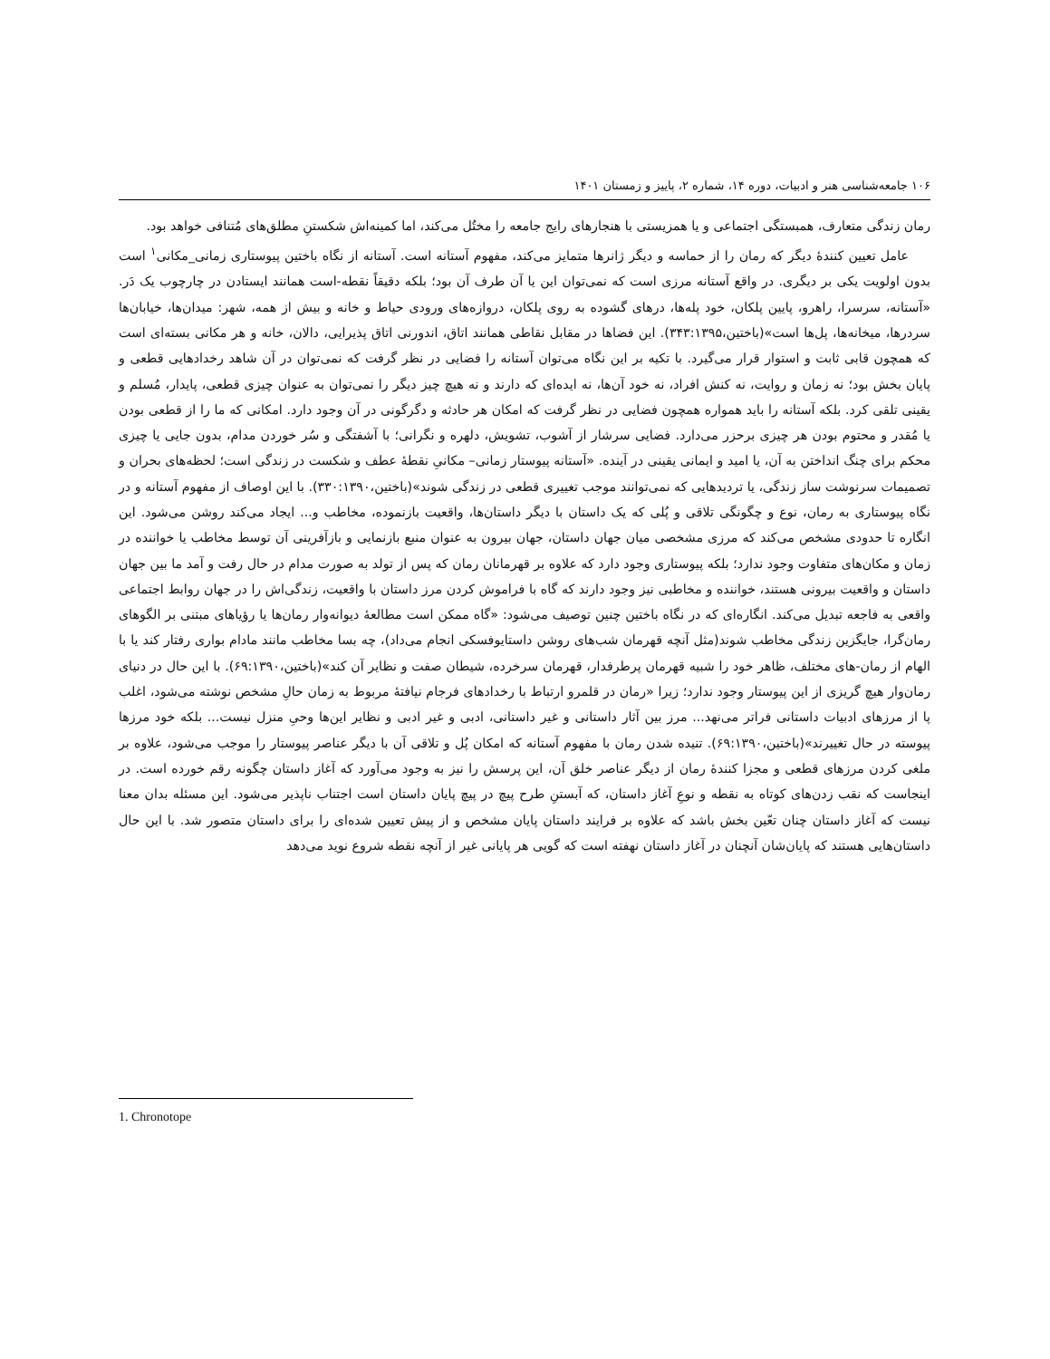۱۰۶ جامعه‌شناسی هنر و ادبیات، دوره ۱۴، شماره ۲، پاییز و زمستان ۱۴۰۱
رمان زندگی متعارف، همبستگی اجتماعی و یا همزیستی با هنجارهای رایج جامعه را مختُل می‌کند، اما کمینه‌اش شکستنِ مطلق‌های مُتنافی خواهد بود.
عامل تعیین کنندهٔ دیگر که رمان را از حماسه و دیگر ژانرها متمایز می‌کند، مفهوم آستانه است. آستانه از نگاه باختین پیوستاری زمانی_مکانی<sup>۱</sup> است بدون اولویت یکی بر دیگری. در واقع آستانه مرزی است که نمی‌توان این یا آن طرف آن بود؛ بلکه دقیقاً نقطه-است همانند ایستادن در چارچوب یک دَر. «آستانه، سرسرا، راهرو، پایین پلکان، خود پله‌ها، درهای گشوده به روی پلکان، دروازه‌های ورودی حیاط و خانه و بیش از همه، شهر: میدان‌ها، خیابان‌ها سردرها، میخانه‌ها، پل‌ها است»(باختین،۳۴۳:۱۳۹۵). این فضاها در مقابل نقاطی همانند اتاق، اندورنی اتاق پذیرایی، دالان، خانه و هر مکانی بسته‌ای است که همچون قابی ثابت و استوار قرار می‌گیرد. با تکیه بر این نگاه می‌توان آستانه را فضایی در نظر گرفت که نمی‌توان در آن شاهد رخدادهایی قطعی و پایان بخش بود؛ نه زمان و روایت، نه کنش افراد، نه خود آن‌ها، نه ایده‌ای که دارند و نه هیچ چیز دیگر را نمی‌توان به عنوان چیزی قطعی، پایدار، مُسلم و یقینی تلقی کرد. بلکه آستانه را باید همواره همچون فضایی در نظر گرفت که امکان هر حادثه و دگرگونی در آن وجود دارد. امکانی که ما را از قطعی بودن یا مُقدر و محتوم بودن هر چیزی برحزر می‌دارد. فضایی سرشار از آشوب، تشویش، دلهره و نگرانی؛ با آشفتگی و سُر خوردن مدام، بدون جایی یا چیزی محکم برای چنگ انداختن به آن، یا امید و ایمانی یقینی در آینده. «آستانه پیوستار زمانی– مکانیِ نقطهٔ عطف و شکست در زندگی است؛ لحظه‌های بحران و تصمیمات سرنوشت ساز زندگی، یا تردیدهایی که نمی‌توانند موجب تغییری قطعی در زندگی شوند»(باختین،۳۳۰:۱۳۹۰). با این اوصاف از مفهوم آستانه و در نگاه پیوستاری به رمان، نوع و چگونگی تلاقی و پُلی که یک داستان با دیگر داستان‌ها، واقعیت بازنموده، مخاطب و... ایجاد می‌کند روشن می‌شود. این انگاره تا حدودی مشخص می‌کند که مرزی مشخصی میان جهان داستان، جهان بیرون به عنوان منبع بازنمایی و بازآفرینی آن توسط مخاطب یا خواننده در زمان و مکان‌های متفاوت وجود ندارد؛ بلکه پیوستاری وجود دارد که علاوه بر قهرمانان رمان که پس از تولد به صورت مدام در حال رفت و آمد ما بین جهان داستان و واقعیت بیرونی هستند، خواننده و مخاطبی نیز وجود دارند که گاه با فراموش کردن مرز داستان با واقعیت، زندگی‌اش را در جهان روابط اجتماعی واقعی به فاجعه تبدیل می‌کند. انگاره‌ای که در نگاه باختین چنین توصیف می‌شود: «گاه ممکن است مطالعهٔ دیوانه‌وار رمان‌ها یا رؤیاهای مبتنی بر الگوهای رمان‌گرا، جایگزین زندگی مخاطب شوند(مثل آنچه قهرمان شب‌های روشن داستایوفسکی انجام می‌داد)، چه بسا مخاطب مانند مادام بواری رفتار کند یا با الهام از رمان-های مختلف، ظاهر خود را شبیه قهرمان پرطرفدار، قهرمان سرخرده، شیطان صفت و نظایر آن کند»(باختین،۶۹:۱۳۹۰). با این حال در دنیای رمان‌وار هیچ گریزی از این پیوستار وجود ندارد؛ زیرا «رمان در قلمرو ارتباط با رخدادهای فرجام نیافتهٔ مربوط به زمان حالِ مشخص نوشته می‌شود، اغلب پا از مرزهای ادبیات داستانی فراتر می‌نهد... مرز بین آثار داستانی و غیر داستانی، ادبی و غیر ادبی و نظایر این‌ها وحیِ منزل نیست... بلکه خود مرزها پیوسته در حال تغییرند»(باختین،۶۹:۱۳۹۰). تنیده شدن رمان با مفهوم آستانه که امکان پُل و تلاقی آن با دیگر عناصر پیوستار را موجب می‌شود، علاوه بر ملغی کردن مرزهای قطعی و مجزا کنندهٔ رمان از دیگر عناصر خلق آن، این پرسش را نیز به وجود می‌آورد که آغاز داستان چگونه رقم خورده است. در اینجاست که نقب زدن‌های کوتاه به نقطه و نوعِ آغاز داستان، که آبستنِ طرح پیچ در پیچ پایان داستان است اجتناب ناپذیر می‌شود. این مسئله بدان معنا نیست که آغاز داستان چنان تعّین بخش باشد که علاوه بر فرایند داستان پایان مشخص و از پیش تعیین شده‌ای را برای داستان متصور شد. با این حال داستان‌هایی هستند که پایان‌شان آنچنان در آغاز داستان نهفته است که گویی هر پایانی غیر از آنچه نقطه شروع نوید می‌دهد
1. Chronotope